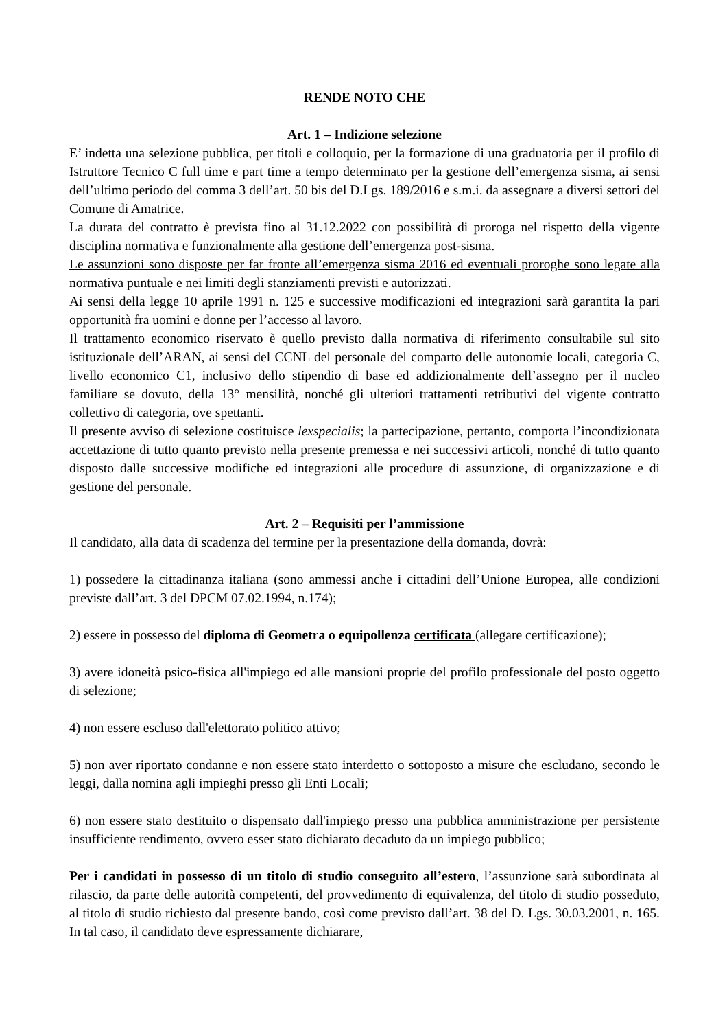RENDE NOTO CHE
Art. 1 – Indizione selezione
E’ indetta una selezione pubblica, per titoli e colloquio, per la formazione di una graduatoria per il profilo di Istruttore Tecnico C full time e part time a tempo determinato per la gestione dell’emergenza sisma, ai sensi dell’ultimo periodo del comma 3 dell’art. 50 bis del D.Lgs. 189/2016 e s.m.i. da assegnare a diversi settori del Comune di Amatrice.
La durata del contratto è prevista fino al 31.12.2022 con possibilità di proroga nel rispetto della vigente disciplina normativa e funzionalmente alla gestione dell’emergenza post-sisma.
Le assunzioni sono disposte per far fronte all’emergenza sisma 2016 ed eventuali proroghe sono legate alla normativa puntuale e nei limiti degli stanziamenti previsti e autorizzati.
Ai sensi della legge 10 aprile 1991 n. 125 e successive modificazioni ed integrazioni sarà garantita la pari opportunità fra uomini e donne per l’accesso al lavoro.
Il trattamento economico riservato è quello previsto dalla normativa di riferimento consultabile sul sito istituzionale dell’ARAN, ai sensi del CCNL del personale del comparto delle autonomie locali, categoria C, livello economico C1, inclusivo dello stipendio di base ed addizionalmente dell’assegno per il nucleo familiare se dovuto, della 13° mensilità, nonché gli ulteriori trattamenti retributivi del vigente contratto collettivo di categoria, ove spettanti.
Il presente avviso di selezione costituisce lexspecialis; la partecipazione, pertanto, comporta l’incondizionata accettazione di tutto quanto previsto nella presente premessa e nei successivi articoli, nonché di tutto quanto disposto dalle successive modifiche ed integrazioni alle procedure di assunzione, di organizzazione e di gestione del personale.
Art. 2 – Requisiti per l’ammissione
Il candidato, alla data di scadenza del termine per la presentazione della domanda, dovrà:
1) possedere la cittadinanza italiana (sono ammessi anche i cittadini dell’Unione Europea, alle condizioni previste dall’art. 3 del DPCM 07.02.1994, n.174);
2) essere in possesso del diploma di Geometra o equipollenza certificata (allegare certificazione);
3) avere idoneità psico-fisica all'impiego ed alle mansioni proprie del profilo professionale del posto oggetto di selezione;
4) non essere escluso dall'elettorato politico attivo;
5) non aver riportato condanne e non essere stato interdetto o sottoposto a misure che escludano, secondo le leggi, dalla nomina agli impieghi presso gli Enti Locali;
6) non essere stato destituito o dispensato dall'impiego presso una pubblica amministrazione per persistente insufficiente rendimento, ovvero esser stato dichiarato decaduto da un impiego pubblico;
Per i candidati in possesso di un titolo di studio conseguito all’estero, l’assunzione sarà subordinata al rilascio, da parte delle autorità competenti, del provvedimento di equivalenza, del titolo di studio posseduto, al titolo di studio richiesto dal presente bando, così come previsto dall’art. 38 del D. Lgs. 30.03.2001, n. 165. In tal caso, il candidato deve espressamente dichiarare,